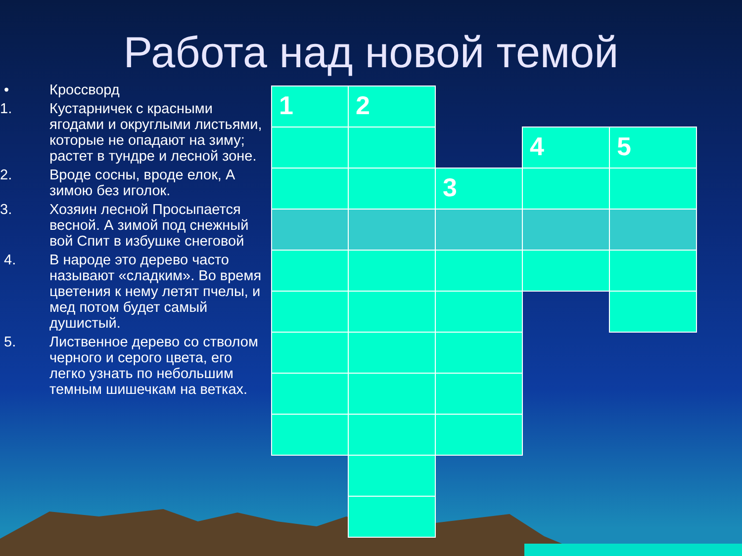Работа над новой темой
• Кроссворд
1. Кустарничек с красными ягодами и округлыми листьями, которые не опадают на зиму; растет в тундре и лесной зоне.
2. Вроде сосны, вроде елок, А зимою без иголок.
3. Хозяин лесной Просыпается весной. А зимой под снежный вой Спит в избушке снеговой
4. В народе это дерево часто называют «сладким». Во время цветения к нему летят пчелы, и мед потом будет самый душистый.
5. Лиственное дерево со стволом черного и серого цвета, его легко узнать по небольшим темным шишечкам на ветках.
| 1 | 2 | | | |
| | | | 4 | 5 |
| | | 3 | | |